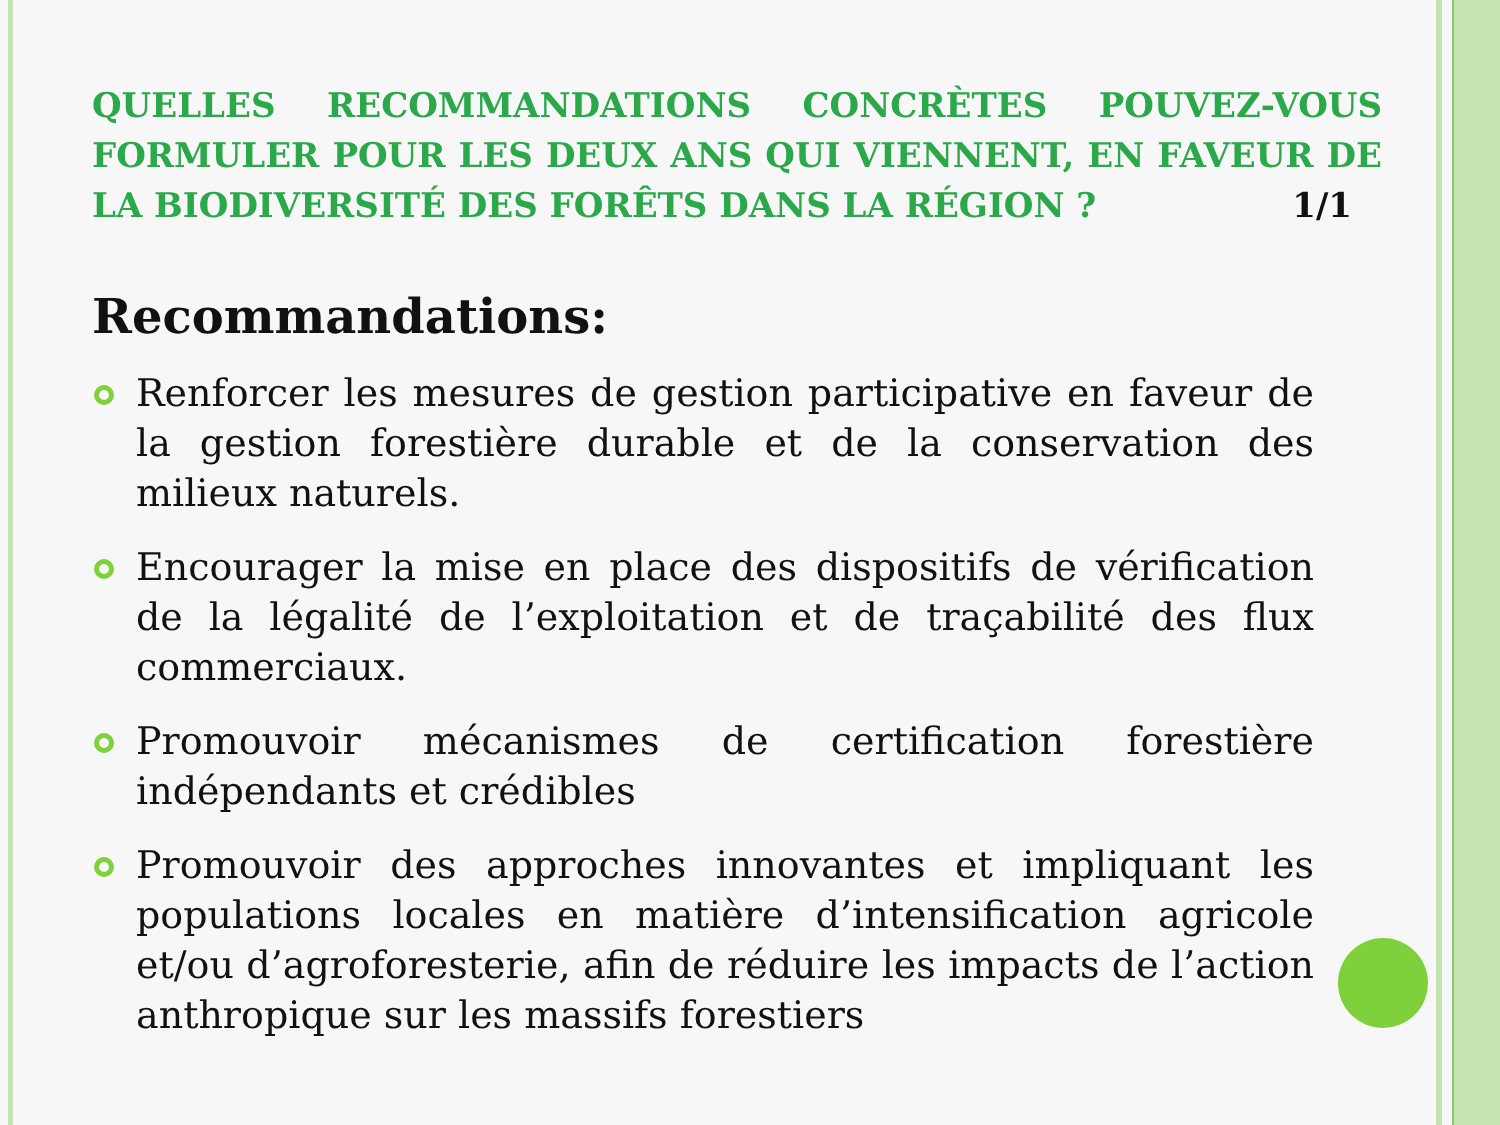QUELLES RECOMMANDATIONS CONCRÈTES POUVEZ-VOUS FORMULER POUR LES DEUX ANS QUI VIENNENT, EN FAVEUR DE LA BIODIVERSITÉ DES FORÊTS DANS LA RÉGION ? 1/1
Recommandations:
Renforcer les mesures de gestion participative en faveur de la gestion forestière durable et de la conservation des milieux naturels.
Encourager la mise en place des dispositifs de vérification de la légalité de l’exploitation et de traçabilité des flux commerciaux.
Promouvoir mécanismes de certification forestière indépendants et crédibles
Promouvoir des approches innovantes et impliquant les populations locales en matière d’intensification agricole et/ou d’agroforesterie, afin de réduire les impacts de l’action anthropique sur les massifs forestiers